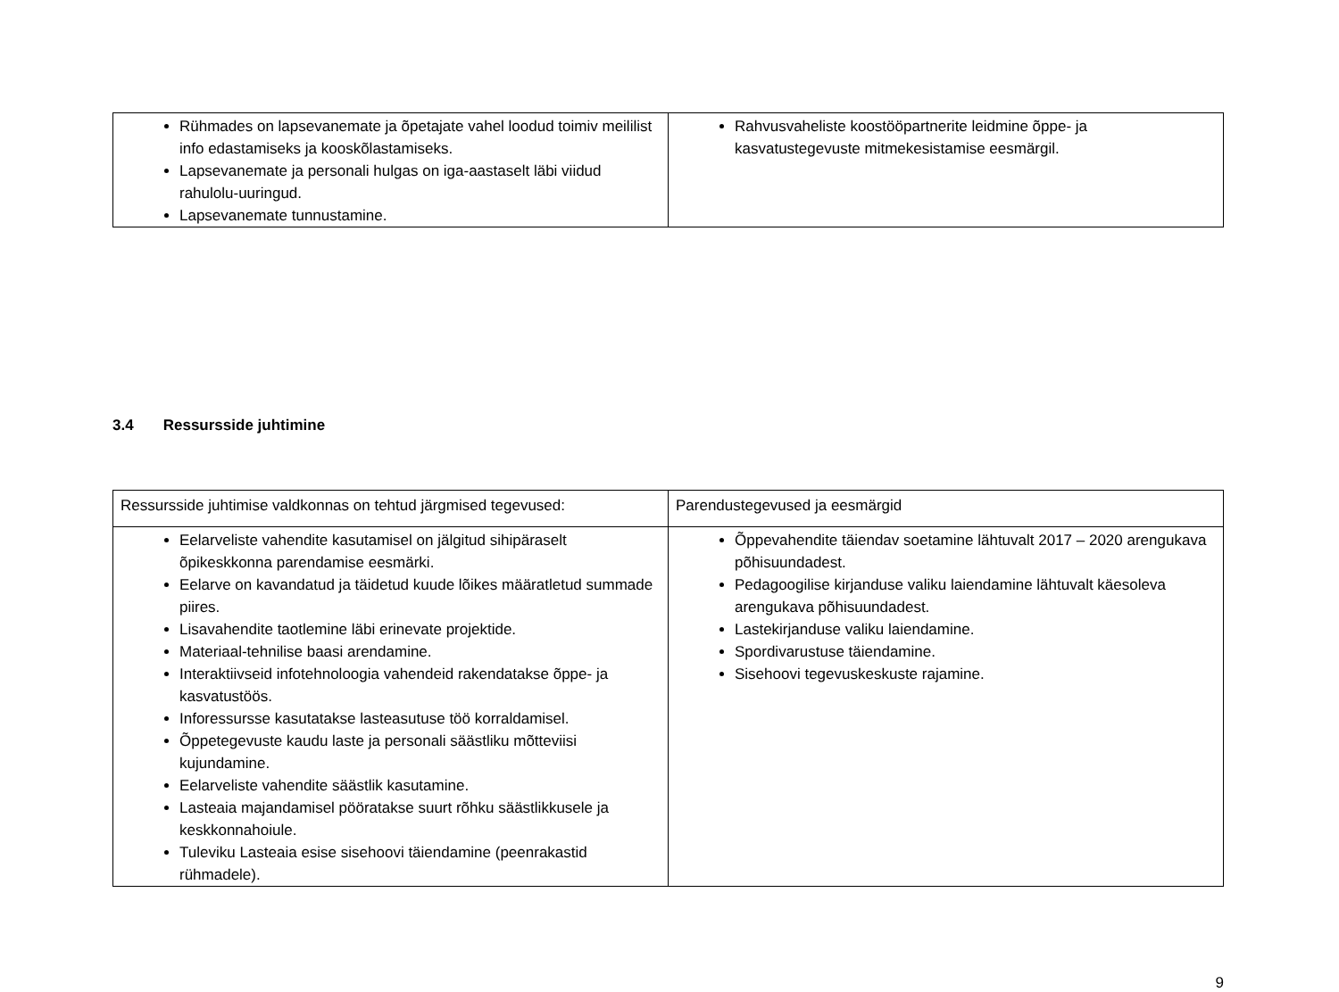| Rühmades on lapsevanemate ja õpetajate vahel loodud toimiv meililist info edastamiseks ja kooskõlastamiseks. Lapsevanemate ja personali hulgas on iga-aastaselt läbi viidud rahulolu-uuringud. Lapsevanemate tunnustamine. | Rahvusvaheliste koostööpartnerite leidmine õppe- ja kasvatustegevuste mitmekesistamise eesmärgil. |
3.4 Ressursside juhtimine
| Ressursside juhtimise valdkonnas on tehtud järgmised tegevused: | Parendustegevused ja eesmärgid |
| Eelarveliste vahendite kasutamisel on jälgitud sihipäraselt õpikeskkonna parendamise eesmärki. Eelarve on kavandatud ja täidetud kuude lõikes määratletud summade piires. Lisavahendite taotlemine läbi erinevate projektide. Materiaal-tehnilise baasi arendamine. Interaktiivseid infotehnoloogia vahendeid rakendatakse õppe- ja kasvatustöös. Inforessursse kasutatakse lasteasutuse töö korraldamisel. Õppetegevuste kaudu laste ja personali säästliku mõtteviisi kujundamine. Eelarveliste vahendite säästlik kasutamine. Lasteaia majandamisel pööratakse suurt rõhku säästlikkusele ja keskkonnahoiule. Tuleviku Lasteaia esise sisehoovi täiendamine (peenrakastid rühmadele). | Õppevahendite täiendav soetamine lähtuvalt 2017 – 2020 arengukava põhisuundadest. Pedagoogilise kirjanduse valiku laiendamine lähtuvalt käesoleva arengukava põhisuundadest. Lastekirjanduse valiku laiendamine. Spordivarustuse täiendamine. Sisehoovi tegevuskeskuste rajamine. |
9